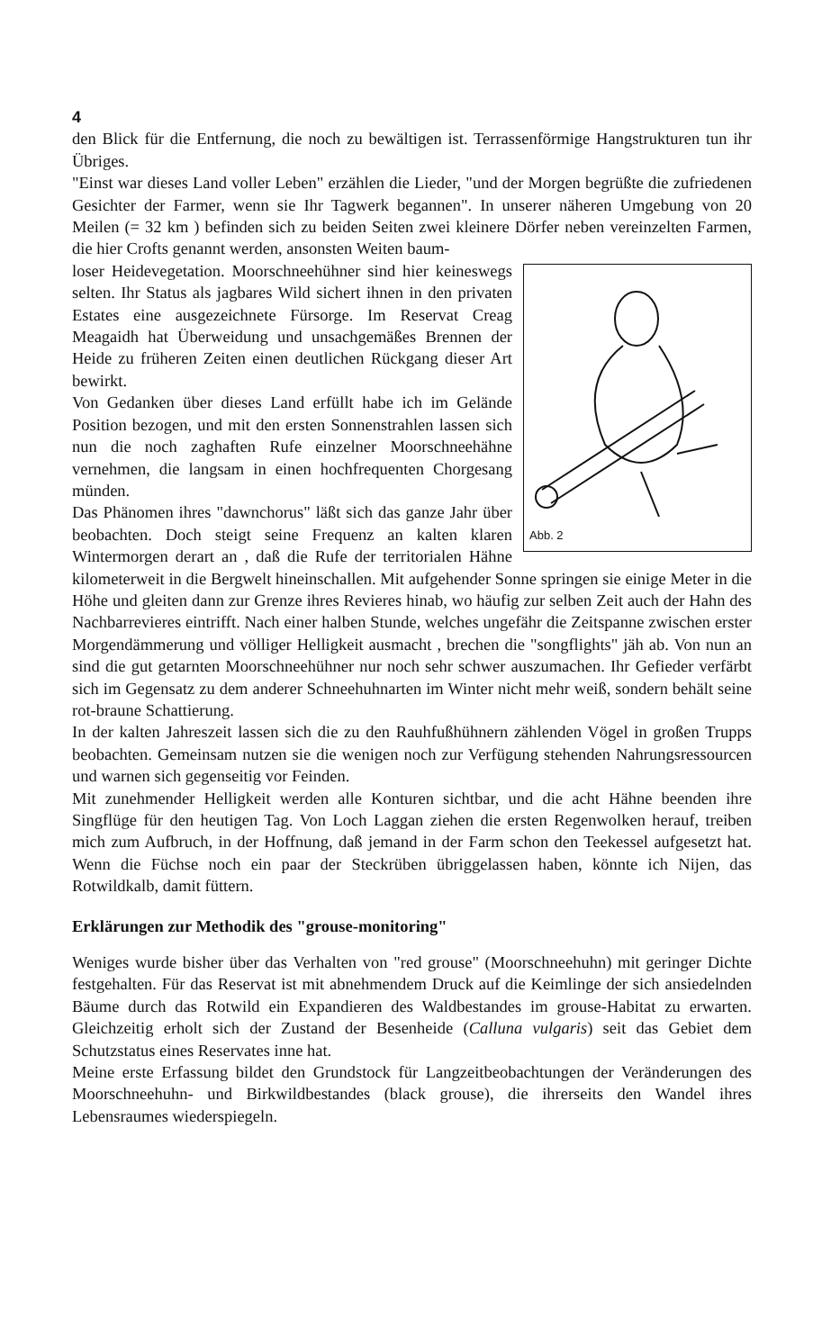4
den Blick für die Entfernung, die noch zu bewältigen ist. Terrassenförmige Hangstrukturen tun ihr Übriges.
"Einst war dieses Land voller Leben" erzählen die Lieder, "und der Morgen begrüßte die zufriedenen Gesichter der Farmer, wenn sie Ihr Tagwerk begannen". In unserer näheren Umgebung von 20 Meilen (= 32 km ) befinden sich zu beiden Seiten zwei kleinere Dörfer neben vereinzelten Farmen, die hier Crofts genannt werden, ansonsten Weiten baum-
Abb. 2
loser Heidevegetation. Moorschneehühner sind hier keineswegs selten. Ihr Status als jagbares Wild sichert ihnen in den privaten Estates eine ausgezeichnete Fürsorge. Im Reservat Creag Meagaidh hat Überweidung und unsachgemäßes Brennen der Heide zu früheren Zeiten einen deutlichen Rückgang dieser Art bewirkt.
Von Gedanken über dieses Land erfüllt habe ich im Gelände Position bezogen, und mit den ersten Sonnenstrahlen lassen sich nun die noch zaghaften Rufe einzelner Moorschneehähne vernehmen, die langsam in einen hochfrequenten Chorgesang münden.
Das Phänomen ihres "dawnchorus" läßt sich das ganze Jahr über beobachten. Doch steigt seine Frequenz an kalten klaren Wintermorgen derart an , daß die Rufe der territorialen Hähne kilometerweit in die Bergwelt hineinschallen. Mit aufgehender Sonne springen sie einige Meter in die Höhe und gleiten dann zur Grenze ihres Revieres hinab, wo häufig zur selben Zeit auch der Hahn des Nachbarrevieres eintrifft. Nach einer halben Stunde, welches ungefähr die Zeitspanne zwischen erster Morgendämmerung und völliger Helligkeit ausmacht , brechen die "songflights" jäh ab. Von nun an sind die gut getarnten Moorschneehühner nur noch sehr schwer auszumachen. Ihr Gefieder verfärbt sich im Gegensatz zu dem anderer Schneehuhnarten im Winter nicht mehr weiß, sondern behält seine rot-braune Schattierung.
In der kalten Jahreszeit lassen sich die zu den Rauhfußhühnern zählenden Vögel in großen Trupps beobachten. Gemeinsam nutzen sie die wenigen noch zur Verfügung stehenden Nahrungsressourcen und warnen sich gegenseitig vor Feinden.
Mit zunehmender Helligkeit werden alle Konturen sichtbar, und die acht Hähne beenden ihre Singflüge für den heutigen Tag. Von Loch Laggan ziehen die ersten Regenwolken herauf, treiben mich zum Aufbruch, in der Hoffnung, daß jemand in der Farm schon den Teekessel aufgesetzt hat. Wenn die Füchse noch ein paar der Steckrüben übriggelassen haben, könnte ich Nijen, das Rotwildkalb, damit füttern.
Erklärungen zur Methodik des "grouse-monitoring"
Weniges wurde bisher über das Verhalten von "red grouse" (Moorschneehuhn) mit geringer Dichte festgehalten. Für das Reservat ist mit abnehmendem Druck auf die Keimlinge der sich ansiedelnden Bäume durch das Rotwild ein Expandieren des Waldbestandes im grouse-Habitat zu erwarten. Gleichzeitig erholt sich der Zustand der Besenheide (Calluna vulgaris) seit das Gebiet dem Schutzstatus eines Reservates inne hat.
Meine erste Erfassung bildet den Grundstock für Langzeitbeobachtungen der Veränderungen des Moorschneehuhn- und Birkwildbestandes (black grouse), die ihrerseits den Wandel ihres Lebensraumes wiederspiegeln.